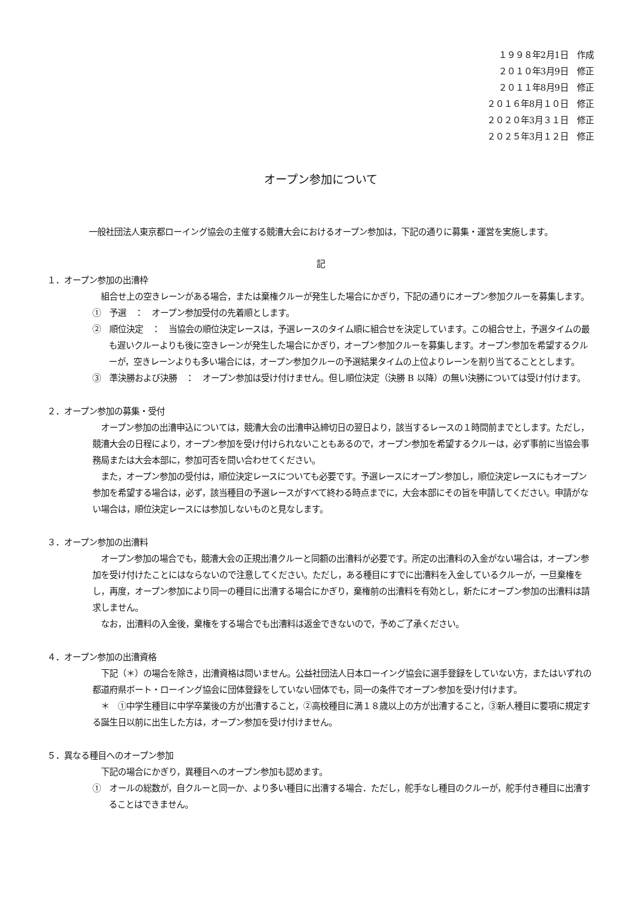１９９８年2月1日　作成
２０１０年3月9日　修正
２０１１年8月9日　修正
２０１６年8月１０日　修正
２０２０年3月３１日　修正
２０２５年3月１２日　修正
オープン参加について
一般社団法人東京都ローイング協会の主催する競漕大会におけるオープン参加は，下記の通りに募集・運営を実施します。
記
１．オープン参加の出漕枠
　組合せ上の空きレーンがある場合，または棄権クルーが発生した場合にかぎり，下記の通りにオープン参加クルーを募集します。
①　予選　：　オープン参加受付の先着順とします。
②　順位決定　：　当協会の順位決定レースは，予選レースのタイム順に組合せを決定しています。この組合せ上，予選タイムの最も遅いクルーよりも後に空きレーンが発生した場合にかぎり，オープン参加クルーを募集します。オープン参加を希望するクルーが，空きレーンよりも多い場合には，オープン参加クルーの予選結果タイムの上位よりレーンを割り当てることとします。
③　準決勝および決勝　：　オープン参加は受け付けません。但し順位決定（決勝 B 以降）の無い決勝については受け付けます。
２．オープン参加の募集・受付
　オープン参加の出漕申込については，競漕大会の出漕申込締切日の翌日より，該当するレースの１時間前までとします。ただし，競漕大会の日程により，オープン参加を受け付けられないこともあるので，オープン参加を希望するクルーは，必ず事前に当協会事務局または大会本部に，参加可否を問い合わせてください。
　また，オープン参加の受付は，順位決定レースについても必要です。予選レースにオープン参加し，順位決定レースにもオープン参加を希望する場合は，必ず，該当種目の予選レースがすべて終わる時点までに，大会本部にその旨を申請してください。申請がない場合は，順位決定レースには参加しないものと見なします。
３．オープン参加の出漕料
　オープン参加の場合でも，競漕大会の正規出漕クルーと同額の出漕料が必要です。所定の出漕料の入金がない場合は，オープン参加を受け付けたことにはならないので注意してください。ただし，ある種目にすでに出漕料を入金しているクルーが，一旦棄権をし，再度，オープン参加により同一の種目に出漕する場合にかぎり，棄権前の出漕料を有効とし，新たにオープン参加の出漕料は請求しません。
　なお，出漕料の入金後，棄権をする場合でも出漕料は返金できないので，予めご了承ください。
４．オープン参加の出漕資格
　下記（＊）の場合を除き，出漕資格は問いません。公益社団法人日本ローイング協会に選手登録をしていない方，またはいずれの都道府県ボート・ローイング協会に団体登録をしていない団体でも，同一の条件でオープン参加を受け付けます。
　＊　①中学生種目に中学卒業後の方が出漕すること，②高校種目に満１８歳以上の方が出漕すること，③新人種目に要項に規定する誕生日以前に出生した方は，オープン参加を受け付けません。
５．異なる種目へのオープン参加
　下記の場合にかぎり，異種目へのオープン参加も認めます。
①　オールの総数が，自クルーと同一か、より多い種目に出漕する場合．ただし，舵手なし種目のクルーが，舵手付き種目に出漕することはできません。